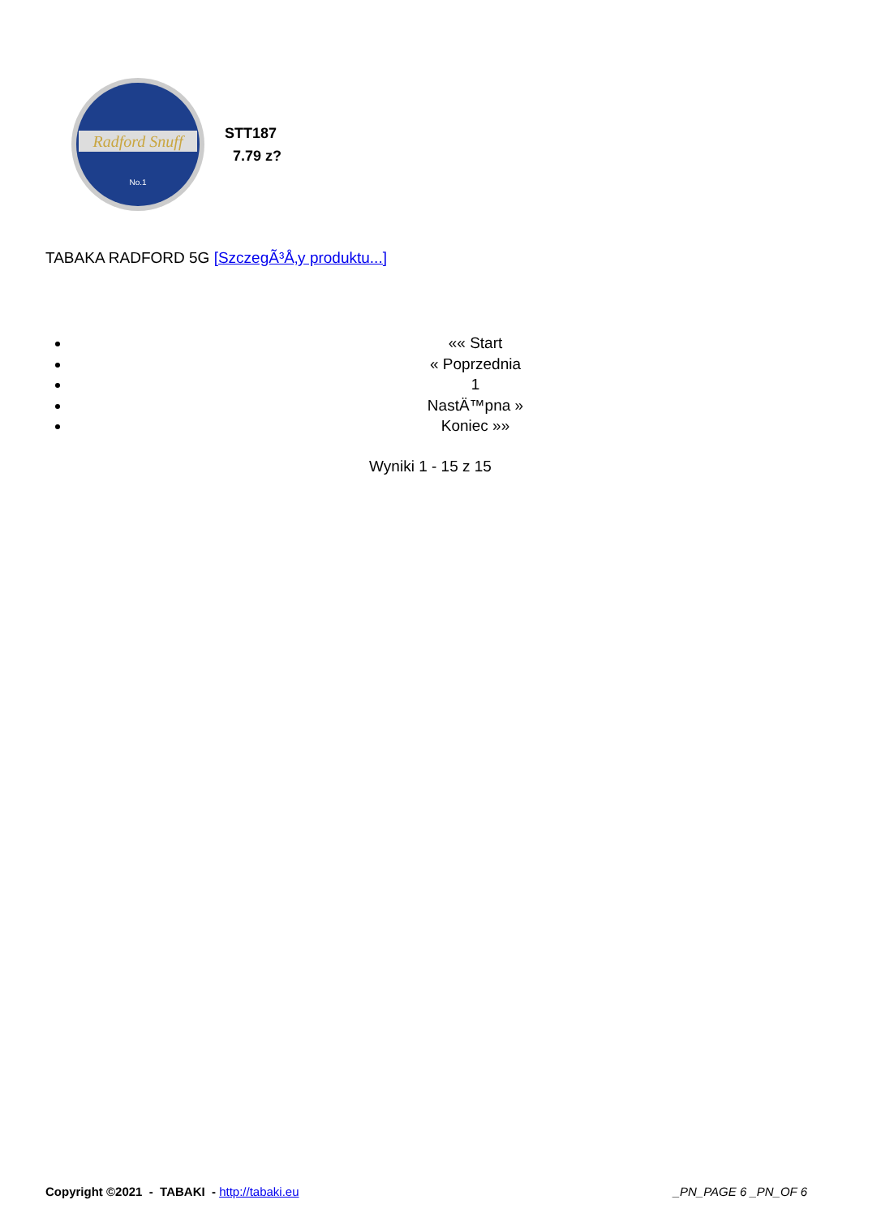Radford Snuff
No.1
STT187
7.79 z?
TABAKA RADFORD 5G [SzczegÃ³Å‚y produktu...]
«« Start
« Poprzednia
1
NastÄ™pna »
Koniec »»
Wyniki 1 - 15 z 15
Copyright ©2021 - TABAKI - http://tabaki.eu _PN_PAGE 6 _PN_OF 6